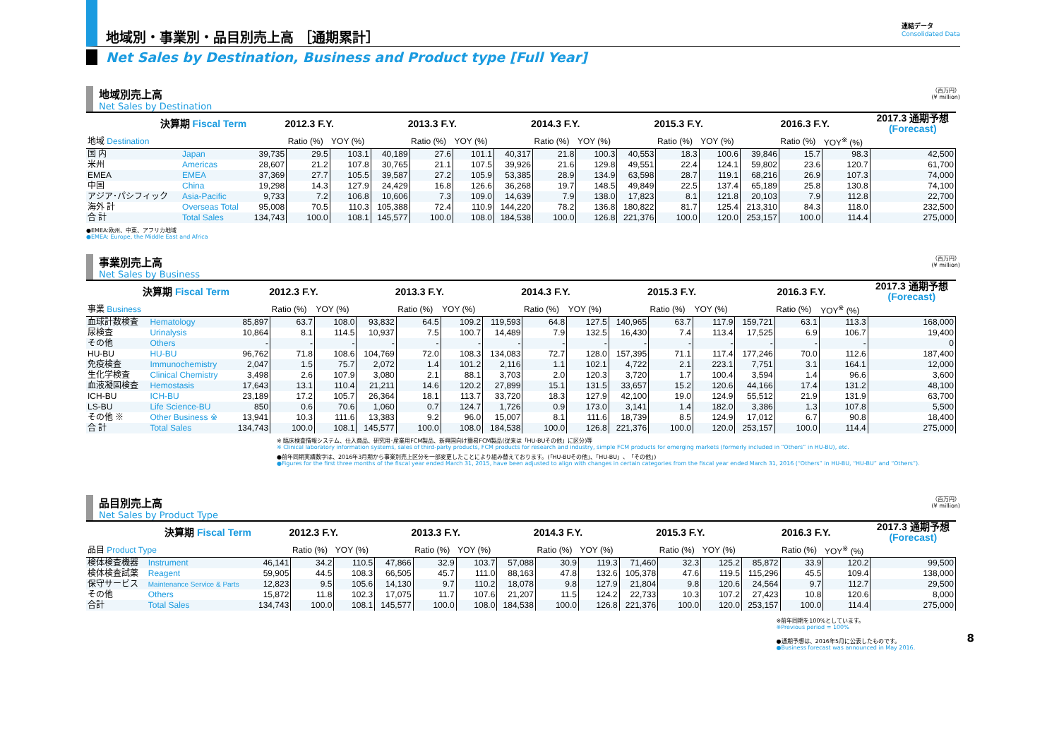地域別・事業別・品目別売上高 ［通期累計］
連結データ
Consolidated Data
Net Sales by Destination, Business and Product type [Full Year]
地域別売上高
Net Sales by Destination
（百万円）
(¥ million)
| 決算期 Fiscal Term | | 2012.3 F.Y. | | | 2013.3 F.Y. | | | 2014.3 F.Y. | | | 2015.3 F.Y. | | | 2016.3 F.Y. | | | 2017.3 通期予想 (Forecast) |
| --- | --- | --- | --- | --- | --- | --- | --- | --- | --- | --- | --- | --- | --- | --- | --- | --- | --- |
| 地域 Destination | | | Ratio (%) | YOY (%) | | Ratio (%) | YOY (%) | | Ratio (%) | YOY (%) | | Ratio (%) | YOY (%) | | Ratio (%) | YOY<sup>※</sup> (%) | |
| 国 内 | Japan | 39,735 | 29.5 | 103.1 | 40,189 | 27.6 | 101.1 | 40,317 | 21.8 | 100.3 | 40,553 | 18.3 | 100.6 | 39,846 | 15.7 | 98.3 | 42,500 |
| 米州 | Americas | 28,607 | 21.2 | 107.8 | 30,765 | 21.1 | 107.5 | 39,926 | 21.6 | 129.8 | 49,551 | 22.4 | 124.1 | 59,802 | 23.6 | 120.7 | 61,700 |
| EMEA | EMEA | 37,369 | 27.7 | 105.5 | 39,587 | 27.2 | 105.9 | 53,385 | 28.9 | 134.9 | 63,598 | 28.7 | 119.1 | 68,216 | 26.9 | 107.3 | 74,000 |
| 中国 | China | 19,298 | 14.3 | 127.9 | 24,429 | 16.8 | 126.6 | 36,268 | 19.7 | 148.5 | 49,849 | 22.5 | 137.4 | 65,189 | 25.8 | 130.8 | 74,100 |
| アジア･パシフィック | Asia-Pacific | 9,733 | 7.2 | 106.8 | 10,606 | 7.3 | 109.0 | 14,639 | 7.9 | 138.0 | 17,823 | 8.1 | 121.8 | 20,103 | 7.9 | 112.8 | 22,700 |
| 海外 計 | Overseas Total | 95,008 | 70.5 | 110.3 | 105,388 | 72.4 | 110.9 | 144,220 | 78.2 | 136.8 | 180,822 | 81.7 | 125.4 | 213,310 | 84.3 | 118.0 | 232,500 |
| 合 計 | Total Sales | 134,743 | 100.0 | 108.1 | 145,577 | 100.0 | 108.0 | 184,538 | 100.0 | 126.8 | 221,376 | 100.0 | 120.0 | 253,157 | 100.0 | 114.4 | 275,000 |
●EMEA:欧州、中東、アフリカ地域
●EMEA: Europe, the Middle East and Africa
事業別売上高
Net Sales by Business
（百万円）
(¥ million)
| 決算期 Fiscal Term | | 2012.3 F.Y. | | | 2013.3 F.Y. | | | 2014.3 F.Y. | | | 2015.3 F.Y. | | | 2016.3 F.Y. | | | 2017.3 通期予想 (Forecast) |
| --- | --- | --- | --- | --- | --- | --- | --- | --- | --- | --- | --- | --- | --- | --- | --- | --- | --- |
| 事業 Business | | | Ratio (%) | YOY (%) | | Ratio (%) | YOY (%) | | Ratio (%) | YOY (%) | | Ratio (%) | YOY (%) | | Ratio (%) | YOY<sup>※</sup> (%) | |
| 血球計数検査 | Hematology | 85,897 | 63.7 | 108.0 | 93,832 | 64.5 | 109.2 | 119,593 | 64.8 | 127.5 | 140,965 | 63.7 | 117.9 | 159,721 | 63.1 | 113.3 | 168,000 |
| 尿検査 | Urinalysis | 10,864 | 8.1 | 114.5 | 10,937 | 7.5 | 100.7 | 14,489 | 7.9 | 132.5 | 16,430 | 7.4 | 113.4 | 17,525 | 6.9 | 106.7 | 19,400 |
| その他 | Others | - | - | - | - | - | - | - | - | - | - | - | - | - | - | - | 0 |
| HU-BU | HU-BU | 96,762 | 71.8 | 108.6 | 104,769 | 72.0 | 108.3 | 134,083 | 72.7 | 128.0 | 157,395 | 71.1 | 117.4 | 177,246 | 70.0 | 112.6 | 187,400 |
| 免疫検査 | Immunochemistry | 2,047 | 1.5 | 75.7 | 2,072 | 1.4 | 101.2 | 2,116 | 1.1 | 102.1 | 4,722 | 2.1 | 223.1 | 7,751 | 3.1 | 164.1 | 12,000 |
| 生化学検査 | Clinical Chemistry | 3,498 | 2.6 | 107.9 | 3,080 | 2.1 | 88.1 | 3,703 | 2.0 | 120.3 | 3,720 | 1.7 | 100.4 | 3,594 | 1.4 | 96.6 | 3,600 |
| 血液凝固検査 | Hemostasis | 17,643 | 13.1 | 110.4 | 21,211 | 14.6 | 120.2 | 27,899 | 15.1 | 131.5 | 33,657 | 15.2 | 120.6 | 44,166 | 17.4 | 131.2 | 48,100 |
| ICH-BU | ICH-BU | 23,189 | 17.2 | 105.7 | 26,364 | 18.1 | 113.7 | 33,720 | 18.3 | 127.9 | 42,100 | 19.0 | 124.9 | 55,512 | 21.9 | 131.9 | 63,700 |
| LS-BU | Life Science-BU | 850 | 0.6 | 70.6 | 1,060 | 0.7 | 124.7 | 1,726 | 0.9 | 173.0 | 3,141 | 1.4 | 182.0 | 3,386 | 1.3 | 107.8 | 5,500 |
| その他 ※ | Other Business ※ | 13,941 | 10.3 | 111.6 | 13,383 | 9.2 | 96.0 | 15,007 | 8.1 | 111.6 | 18,739 | 8.5 | 124.9 | 17,012 | 6.7 | 90.8 | 18,400 |
| 合 計 | Total Sales | 134,743 | 100.0 | 108.1 | 145,577 | 100.0 | 108.0 | 184,538 | 100.0 | 126.8 | 221,376 | 100.0 | 120.0 | 253,157 | 100.0 | 114.4 | 275,000 |
※ 臨床検査情報システム、仕入商品、研究用･産業用FCM製品、新興国向け簡易FCM製品(従来は「HU-BUその他」に区分)等
※ Clinical laboratory information systems, sales of third-party products, FCM products for research and industry, simple FCM products for emerging markets (formerly included in “Others” in HU-BU), etc.
●前年同期実績数字は、2016年3月期から事業別売上区分を一部変更したことにより組み替えております。(「HU-BUその他」、「HU-BU」、「その他」)
●Figures for the first three months of the fiscal year ended March 31, 2015, have been adjusted to align with changes in certain categories from the fiscal year ended March 31, 2016 (“Others” in HU-BU, “HU-BU” and “Others”).
品目別売上高
Net Sales by Product Type
（百万円）
(¥ million)
| 決算期 Fiscal Term | | 2012.3 F.Y. | | | 2013.3 F.Y. | | | 2014.3 F.Y. | | | 2015.3 F.Y. | | | 2016.3 F.Y. | | | 2017.3 通期予想 (Forecast) |
| --- | --- | --- | --- | --- | --- | --- | --- | --- | --- | --- | --- | --- | --- | --- | --- | --- | --- |
| 品目 Product Type | | | Ratio (%) | YOY (%) | | Ratio (%) | YOY (%) | | Ratio (%) | YOY (%) | | Ratio (%) | YOY (%) | | Ratio (%) | YOY<sup>※</sup> (%) | |
| 検体検査機器 | Instrument | 46,141 | 34.2 | 110.5 | 47,866 | 32.9 | 103.7 | 57,088 | 30.9 | 119.3 | 71,460 | 32.3 | 125.2 | 85,872 | 33.9 | 120.2 | 99,500 |
| 検体検査試薬 | Reagent | 59,905 | 44.5 | 108.3 | 66,505 | 45.7 | 111.0 | 88,163 | 47.8 | 132.6 | 105,378 | 47.6 | 119.5 | 115,296 | 45.5 | 109.4 | 138,000 |
| 保守サービス | Maintenance Service & Parts | 12,823 | 9.5 | 105.6 | 14,130 | 9.7 | 110.2 | 18,078 | 9.8 | 127.9 | 21,804 | 9.8 | 120.6 | 24,564 | 9.7 | 112.7 | 29,500 |
| その他 | Others | 15,872 | 11.8 | 102.3 | 17,075 | 11.7 | 107.6 | 21,207 | 11.5 | 124.2 | 22,733 | 10.3 | 107.2 | 27,423 | 10.8 | 120.6 | 8,000 |
| 合計 | Total Sales | 134,743 | 100.0 | 108.1 | 145,577 | 100.0 | 108.0 | 184,538 | 100.0 | 126.8 | 221,376 | 100.0 | 120.0 | 253,157 | 100.0 | 114.4 | 275,000 |
※前年同期を100%としています。
※Previous period = 100%
●通期予想は、2016年5月に公表したものです。
●Business forecast was announced in May 2016.
8